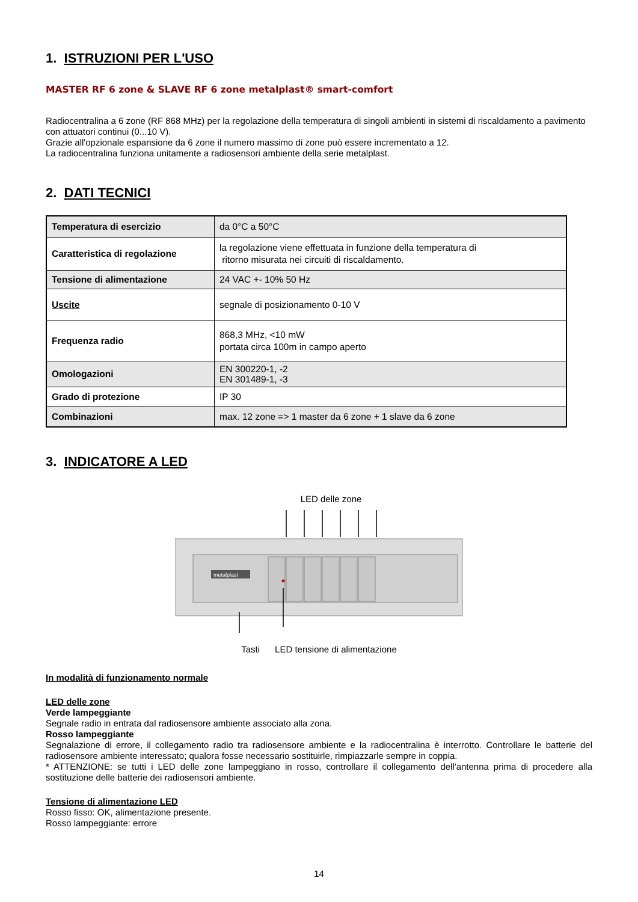1. ISTRUZIONI PER L'USO
MASTER RF 6 zone & SLAVE RF 6 zone metalplast® smart-comfort
Radiocentralina a 6 zone (RF 868 MHz) per la regolazione della temperatura di singoli ambienti in sistemi di riscaldamento a pavimento con attuatori continui (0...10 V).
Grazie all'opzionale espansione da 6 zone il numero massimo di zone può essere incrementato a 12.
La radiocentralina funziona unitamente a radiosensori ambiente della serie metalplast.
2. DATI TECNICI
| Temperatura di esercizio | da 0°C a 50°C |
| Caratteristica di regolazione | la regolazione viene effettuata in funzione della temperatura di ritorno misurata nei circuiti di riscaldamento. |
| Tensione di alimentazione | 24 VAC +- 10% 50 Hz |
| Uscite | segnale di posizionamento 0-10 V |
| Frequenza radio | 868,3 MHz, <10 mW portata circa 100m in campo aperto |
| Omologazioni | EN 300220-1, -2 EN 301489-1, -3 |
| Grado di protezione | IP 30 |
| Combinazioni | max. 12 zone => 1 master da 6 zone + 1 slave da 6 zone |
3. INDICATORE A LED
LED delle zone
metalplast
Tasti LED tensione di alimentazione
In modalità di funzionamento normale
LED delle zone
Verde lampeggiante
Segnale radio in entrata dal radiosensore ambiente associato alla zona.
Rosso lampeggiante
Segnalazione di errore, il collegamento radio tra radiosensore ambiente e la radiocentralina è interrotto. Controllare le batterie del radiosensore ambiente interessato; qualora fosse necessario sostituirle, rimpiazzarle sempre in coppia.
* ATTENZIONE: se tutti i LED delle zone lampeggiano in rosso, controllare il collegamento dell'antenna prima di procedere alla sostituzione delle batterie dei radiosensori ambiente.
Tensione di alimentazione LED
Rosso fisso: OK, alimentazione presente.
Rosso lampeggiante: errore
14